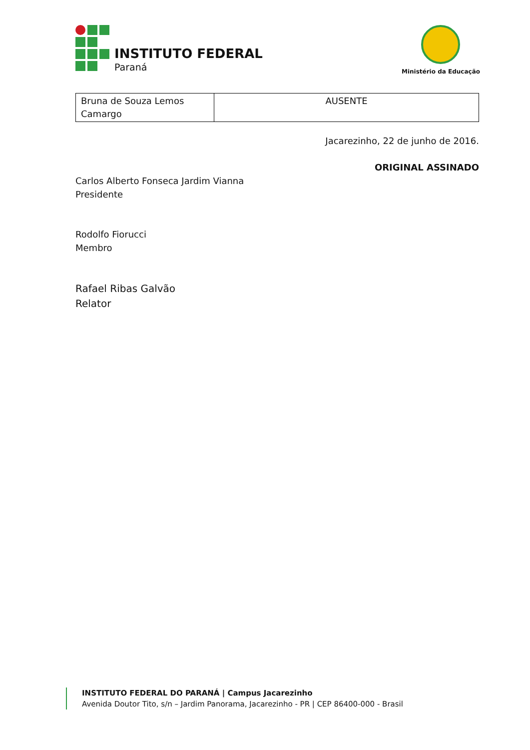INSTITUTO FEDERAL
Paraná
Ministério da Educação
| Bruna de Souza Lemos Camargo | AUSENTE |
Jacarezinho, 22 de junho de 2016.
ORIGINAL ASSINADO
Carlos Alberto Fonseca Jardim Vianna
Presidente
Rodolfo Fiorucci
Membro
Rafael Ribas Galvão
Relator
INSTITUTO FEDERAL DO PARANÁ | Campus Jacarezinho
Avenida Doutor Tito, s/n – Jardim Panorama, Jacarezinho - PR | CEP 86400-000 - Brasil